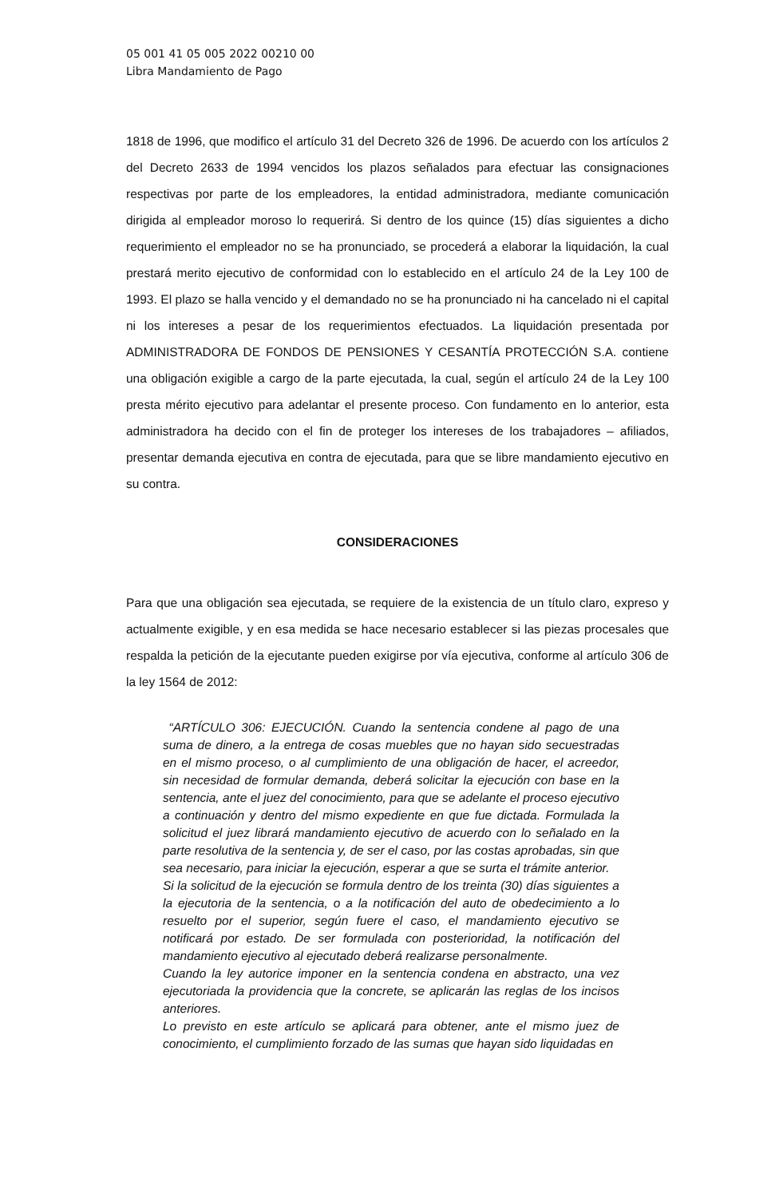05 001 41 05 005 2022 00210 00
Libra Mandamiento de Pago
1818 de 1996, que modifico el artículo 31 del Decreto 326 de 1996. De acuerdo con los artículos 2 del Decreto 2633 de 1994 vencidos los plazos señalados para efectuar las consignaciones respectivas por parte de los empleadores, la entidad administradora, mediante comunicación dirigida al empleador moroso lo requerirá. Si dentro de los quince (15) días siguientes a dicho requerimiento el empleador no se ha pronunciado, se procederá a elaborar la liquidación, la cual prestará merito ejecutivo de conformidad con lo establecido en el artículo 24 de la Ley 100 de 1993. El plazo se halla vencido y el demandado no se ha pronunciado ni ha cancelado ni el capital ni los intereses a pesar de los requerimientos efectuados. La liquidación presentada por ADMINISTRADORA DE FONDOS DE PENSIONES Y CESANTÍA PROTECCIÓN S.A. contiene una obligación exigible a cargo de la parte ejecutada, la cual, según el artículo 24 de la Ley 100 presta mérito ejecutivo para adelantar el presente proceso. Con fundamento en lo anterior, esta administradora ha decido con el fin de proteger los intereses de los trabajadores – afiliados, presentar demanda ejecutiva en contra de ejecutada, para que se libre mandamiento ejecutivo en su contra.
CONSIDERACIONES
Para que una obligación sea ejecutada, se requiere de la existencia de un título claro, expreso y actualmente exigible, y en esa medida se hace necesario establecer si las piezas procesales que respalda la petición de la ejecutante pueden exigirse por vía ejecutiva, conforme al artículo 306 de la ley 1564 de 2012:
“ARTÍCULO 306: EJECUCIÓN. Cuando la sentencia condene al pago de una suma de dinero, a la entrega de cosas muebles que no hayan sido secuestradas en el mismo proceso, o al cumplimiento de una obligación de hacer, el acreedor, sin necesidad de formular demanda, deberá solicitar la ejecución con base en la sentencia, ante el juez del conocimiento, para que se adelante el proceso ejecutivo a continuación y dentro del mismo expediente en que fue dictada. Formulada la solicitud el juez librará mandamiento ejecutivo de acuerdo con lo señalado en la parte resolutiva de la sentencia y, de ser el caso, por las costas aprobadas, sin que sea necesario, para iniciar la ejecución, esperar a que se surta el trámite anterior.
Si la solicitud de la ejecución se formula dentro de los treinta (30) días siguientes a la ejecutoria de la sentencia, o a la notificación del auto de obedecimiento a lo resuelto por el superior, según fuere el caso, el mandamiento ejecutivo se notificará por estado. De ser formulada con posterioridad, la notificación del mandamiento ejecutivo al ejecutado deberá realizarse personalmente.
Cuando la ley autorice imponer en la sentencia condena en abstracto, una vez ejecutoriada la providencia que la concrete, se aplicarán las reglas de los incisos anteriores.
Lo previsto en este artículo se aplicará para obtener, ante el mismo juez de conocimiento, el cumplimiento forzado de las sumas que hayan sido liquidadas en